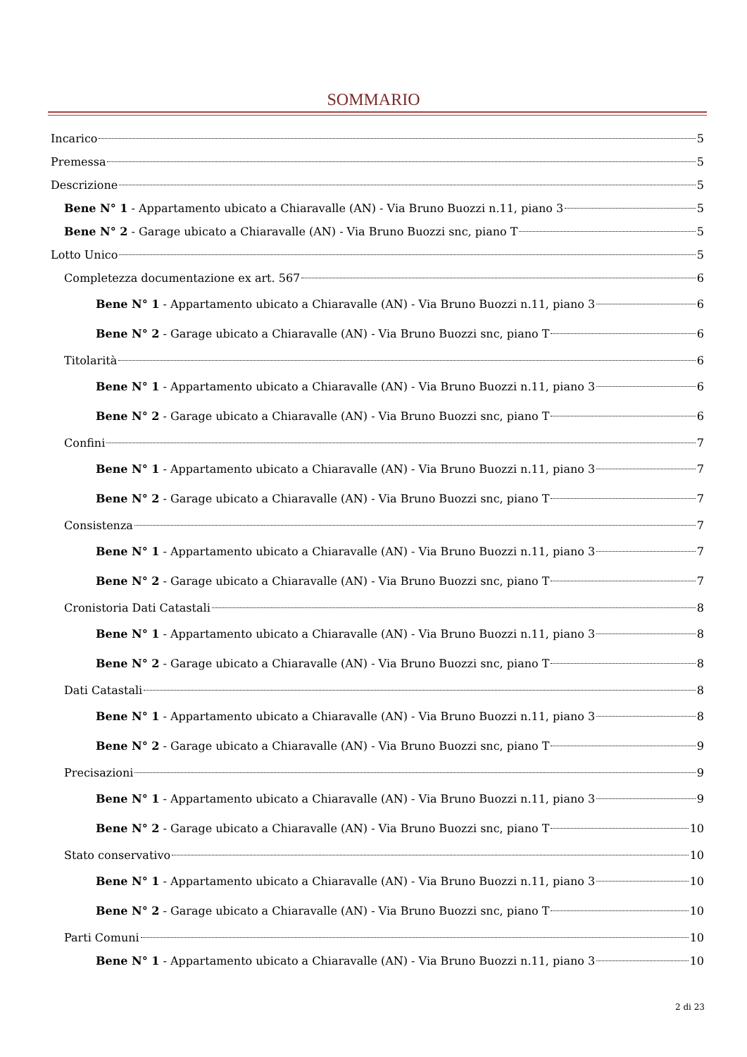SOMMARIO
Incarico 5
Premessa 5
Descrizione 5
Bene N° 1 - Appartamento ubicato a Chiaravalle (AN) - Via Bruno Buozzi n.11, piano 3 5
Bene N° 2 - Garage ubicato a Chiaravalle (AN) - Via Bruno Buozzi snc, piano T 5
Lotto Unico 5
Completezza documentazione ex art. 567 6
Bene N° 1 - Appartamento ubicato a Chiaravalle (AN) - Via Bruno Buozzi n.11, piano 3 6
Bene N° 2 - Garage ubicato a Chiaravalle (AN) - Via Bruno Buozzi snc, piano T 6
Titolarità 6
Bene N° 1 - Appartamento ubicato a Chiaravalle (AN) - Via Bruno Buozzi n.11, piano 3 6
Bene N° 2 - Garage ubicato a Chiaravalle (AN) - Via Bruno Buozzi snc, piano T 6
Confini 7
Bene N° 1 - Appartamento ubicato a Chiaravalle (AN) - Via Bruno Buozzi n.11, piano 3 7
Bene N° 2 - Garage ubicato a Chiaravalle (AN) - Via Bruno Buozzi snc, piano T 7
Consistenza 7
Bene N° 1 - Appartamento ubicato a Chiaravalle (AN) - Via Bruno Buozzi n.11, piano 3 7
Bene N° 2 - Garage ubicato a Chiaravalle (AN) - Via Bruno Buozzi snc, piano T 7
Cronistoria Dati Catastali 8
Bene N° 1 - Appartamento ubicato a Chiaravalle (AN) - Via Bruno Buozzi n.11, piano 3 8
Bene N° 2 - Garage ubicato a Chiaravalle (AN) - Via Bruno Buozzi snc, piano T 8
Dati Catastali 8
Bene N° 1 - Appartamento ubicato a Chiaravalle (AN) - Via Bruno Buozzi n.11, piano 3 8
Bene N° 2 - Garage ubicato a Chiaravalle (AN) - Via Bruno Buozzi snc, piano T 9
Precisazioni 9
Bene N° 1 - Appartamento ubicato a Chiaravalle (AN) - Via Bruno Buozzi n.11, piano 3 9
Bene N° 2 - Garage ubicato a Chiaravalle (AN) - Via Bruno Buozzi snc, piano T 10
Stato conservativo 10
Bene N° 1 - Appartamento ubicato a Chiaravalle (AN) - Via Bruno Buozzi n.11, piano 3 10
Bene N° 2 - Garage ubicato a Chiaravalle (AN) - Via Bruno Buozzi snc, piano T 10
Parti Comuni 10
Bene N° 1 - Appartamento ubicato a Chiaravalle (AN) - Via Bruno Buozzi n.11, piano 3 10
2 di 23